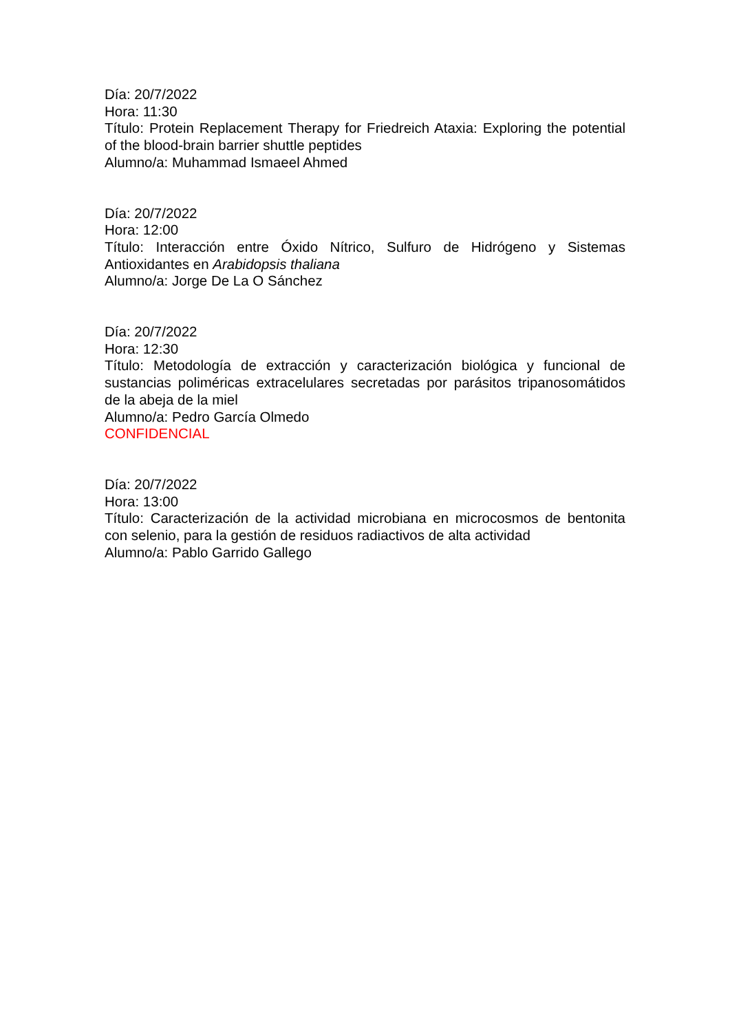Día: 20/7/2022
Hora: 11:30
Título: Protein Replacement Therapy for Friedreich Ataxia: Exploring the potential of the blood-brain barrier shuttle peptides
Alumno/a: Muhammad Ismaeel Ahmed
Día: 20/7/2022
Hora: 12:00
Título: Interacción entre Óxido Nítrico, Sulfuro de Hidrógeno y Sistemas Antioxidantes en Arabidopsis thaliana
Alumno/a: Jorge De La O Sánchez
Día: 20/7/2022
Hora: 12:30
Título: Metodología de extracción y caracterización biológica y funcional de sustancias poliméricas extracelulares secretadas por parásitos tripanosomátidos de la abeja de la miel
Alumno/a: Pedro García Olmedo
CONFIDENCIAL
Día: 20/7/2022
Hora: 13:00
Título: Caracterización de la actividad microbiana en microcosmos de bentonita con selenio, para la gestión de residuos radiactivos de alta actividad
Alumno/a: Pablo Garrido Gallego